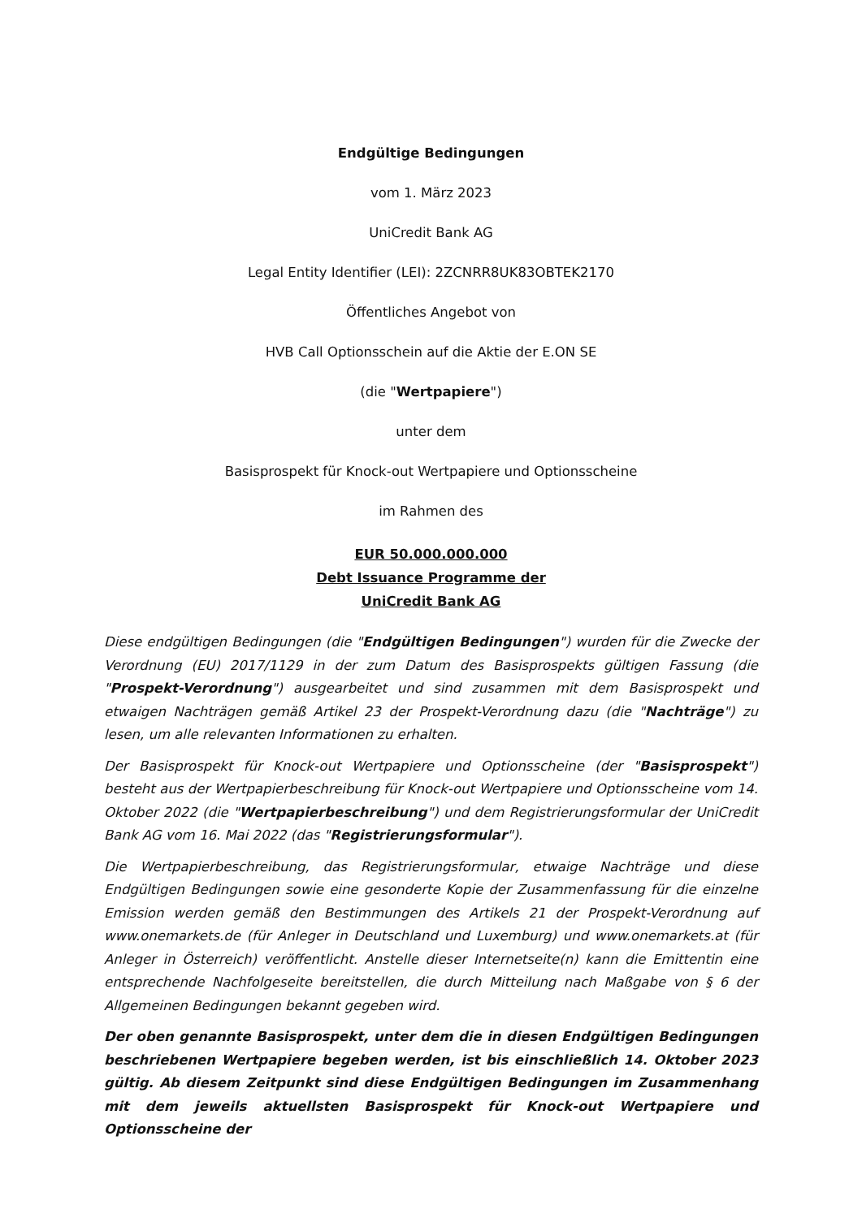Endgültige Bedingungen
vom 1. März 2023
UniCredit Bank AG
Legal Entity Identifier (LEI): 2ZCNRR8UK83OBTEK2170
Öffentliches Angebot von
HVB Call Optionsschein auf die Aktie der E.ON SE
(die "Wertpapiere")
unter dem
Basisprospekt für Knock-out Wertpapiere und Optionsscheine
im Rahmen des
EUR 50.000.000.000
Debt Issuance Programme der
UniCredit Bank AG
Diese endgültigen Bedingungen (die "Endgültigen Bedingungen") wurden für die Zwecke der Verordnung (EU) 2017/1129 in der zum Datum des Basisprospekts gültigen Fassung (die "Prospekt-Verordnung") ausgearbeitet und sind zusammen mit dem Basisprospekt und etwaigen Nachträgen gemäß Artikel 23 der Prospekt-Verordnung dazu (die "Nachträge") zu lesen, um alle relevanten Informationen zu erhalten.
Der Basisprospekt für Knock-out Wertpapiere und Optionsscheine (der "Basisprospekt") besteht aus der Wertpapierbeschreibung für Knock-out Wertpapiere und Optionsscheine vom 14. Oktober 2022 (die "Wertpapierbeschreibung") und dem Registrierungsformular der UniCredit Bank AG vom 16. Mai 2022 (das "Registrierungsformular").
Die Wertpapierbeschreibung, das Registrierungsformular, etwaige Nachträge und diese Endgültigen Bedingungen sowie eine gesonderte Kopie der Zusammenfassung für die einzelne Emission werden gemäß den Bestimmungen des Artikels 21 der Prospekt-Verordnung auf www.onemarkets.de (für Anleger in Deutschland und Luxemburg) und www.onemarkets.at (für Anleger in Österreich) veröffentlicht. Anstelle dieser Internetseite(n) kann die Emittentin eine entsprechende Nachfolgeseite bereitstellen, die durch Mitteilung nach Maßgabe von § 6 der Allgemeinen Bedingungen bekannt gegeben wird.
Der oben genannte Basisprospekt, unter dem die in diesen Endgültigen Bedingungen beschriebenen Wertpapiere begeben werden, ist bis einschließlich 14. Oktober 2023 gültig. Ab diesem Zeitpunkt sind diese Endgültigen Bedingungen im Zusammenhang mit dem jeweils aktuellsten Basisprospekt für Knock-out Wertpapiere und Optionsscheine der